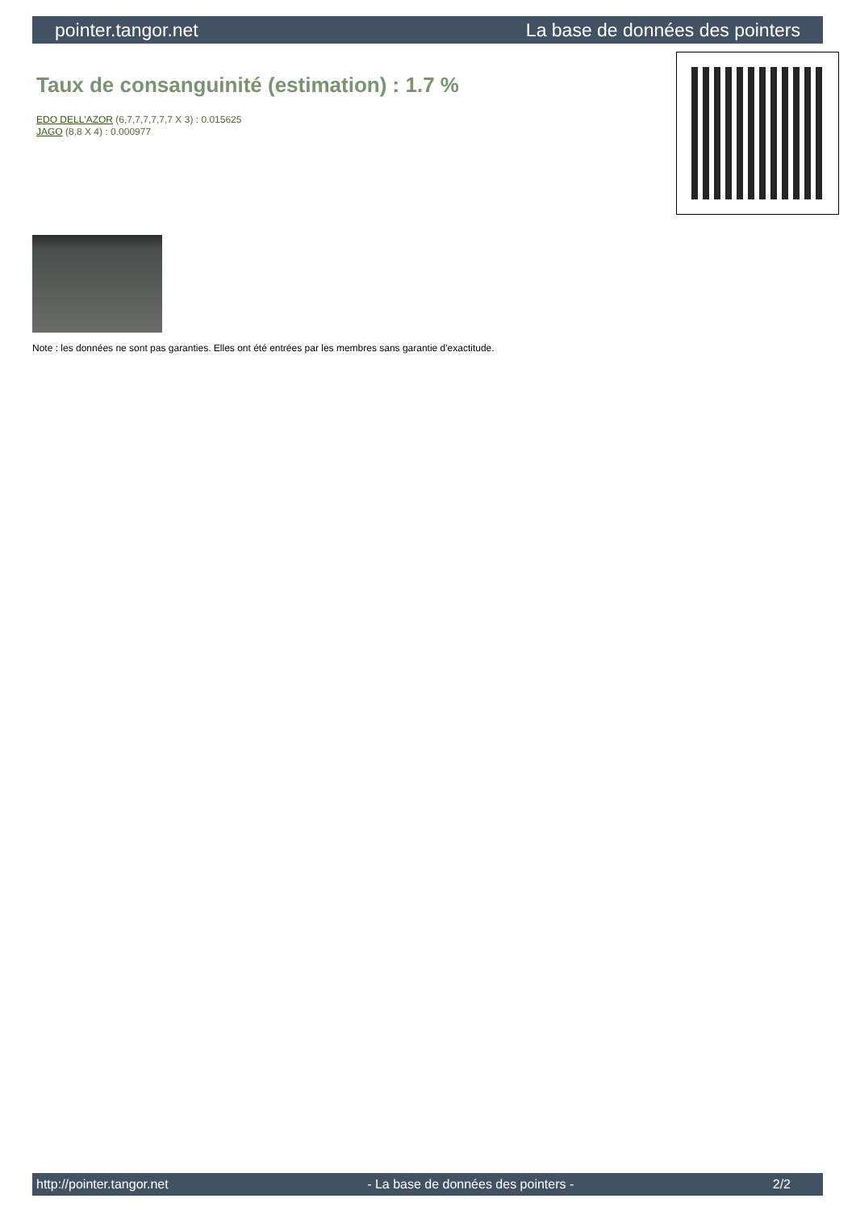pointer.tangor.net La base de données des pointers
Taux de consanguinité (estimation) : 1.7 %
EDO DELL'AZOR (6,7,7,7,7,7,7 X 3) : 0.015625
JAGO (8,8 X 4) : 0.000977
Note : les données ne sont pas garanties. Elles ont été entrées par les membres sans garantie d'exactitude.
http://pointer.tangor.net - La base de données des pointers - 2/2